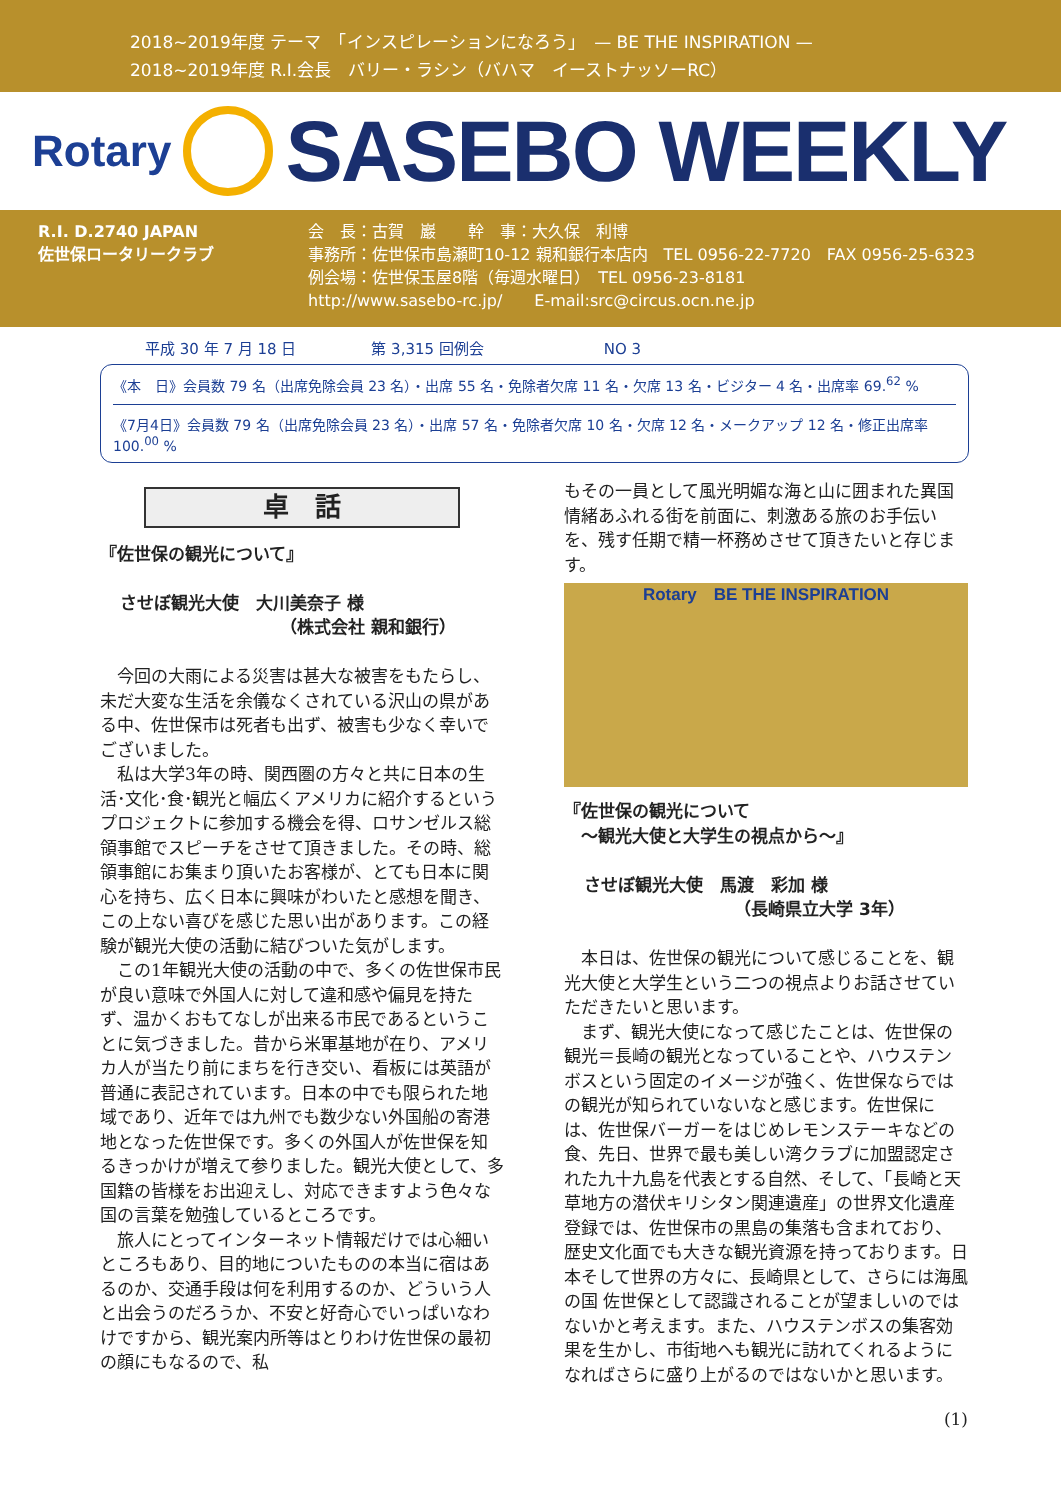2018~2019年度 テーマ　「インスピレーションになろう」　— BE THE INSPIRATION —
2018~2019年度 R.I.会長　バリー・ラシン（バハマ　イーストナッソーRC）
Rotary
SASEBO WEEKLY
R.I. D.2740 JAPAN
佐世保ロータリークラブ
会　長：古賀　巖　　幹　事：大久保　利博
事務所：佐世保市島瀬町10-12 親和銀行本店内　TEL 0956-22-7720　FAX 0956-25-6323
例会場：佐世保玉屋8階（毎週水曜日）　TEL 0956-23-8181
http://www.sasebo-rc.jp/　　E-mail:src@circus.ocn.ne.jp
平成 30 年 7 月 18 日　　　　　第 3,315 回例会　　　　　　　　NO 3
《本　日》会員数 79 名（出席免除会員 23 名）・出席 55 名・免除者欠席 11 名・欠席 13 名・ビジター 4 名・出席率 69.<sup>62</sup> %
《7月4日》会員数 79 名（出席免除会員 23 名）・出席 57 名・免除者欠席 10 名・欠席 12 名・メークアップ 12 名・修正出席率 100.<sup>00</sup> %
卓　話
『佐世保の観光について』
させぼ観光大使　大川美奈子 様
（株式会社 親和銀行）
今回の大雨による災害は甚大な被害をもたらし、未だ大変な生活を余儀なくされている沢山の県がある中、佐世保市は死者も出ず、被害も少なく幸いでございました。
私は大学3年の時、関西圏の方々と共に日本の生活･文化･食･観光と幅広くアメリカに紹介するというプロジェクトに参加する機会を得、ロサンゼルス総領事館でスピーチをさせて頂きました。その時、総領事館にお集まり頂いたお客様が、とても日本に関心を持ち、広く日本に興味がわいたと感想を聞き、この上ない喜びを感じた思い出があります。この経験が観光大使の活動に結びついた気がします。
この1年観光大使の活動の中で、多くの佐世保市民が良い意味で外国人に対して違和感や偏見を持たず、温かくおもてなしが出来る市民であるということに気づきました。昔から米軍基地が在り、アメリカ人が当たり前にまちを行き交い、看板には英語が普通に表記されています。日本の中でも限られた地域であり、近年では九州でも数少ない外国船の寄港地となった佐世保です。多くの外国人が佐世保を知るきっかけが増えて参りました。観光大使として、多国籍の皆様をお出迎えし、対応できますよう色々な国の言葉を勉強しているところです。
旅人にとってインターネット情報だけでは心細いところもあり、目的地についたものの本当に宿はあるのか、交通手段は何を利用するのか、どういう人と出会うのだろうか、不安と好奇心でいっぱいなわけですから、観光案内所等はとりわけ佐世保の最初の顔にもなるので、私
もその一員として風光明媚な海と山に囲まれた異国情緒あふれる街を前面に、刺激ある旅のお手伝いを、残す任期で精一杯務めさせて頂きたいと存じます。
Rotary　BE THE INSPIRATION
『佐世保の観光について
　～観光大使と大学生の視点から～』
させぼ観光大使　馬渡　彩加 様
（長崎県立大学 3年）
本日は、佐世保の観光について感じることを、観光大使と大学生という二つの視点よりお話させていただきたいと思います。
まず、観光大使になって感じたことは、佐世保の観光＝長崎の観光となっていることや、ハウステンボスという固定のイメージが強く、佐世保ならではの観光が知られていないなと感じます。佐世保には、佐世保バーガーをはじめレモンステーキなどの食、先日、世界で最も美しい湾クラブに加盟認定された九十九島を代表とする自然、そして、「長崎と天草地方の潜伏キリシタン関連遺産」の世界文化遺産登録では、佐世保市の黒島の集落も含まれており、歴史文化面でも大きな観光資源を持っております。日本そして世界の方々に、長崎県として、さらには海風の国 佐世保として認識されることが望ましいのではないかと考えます。また、ハウステンボスの集客効果を生かし、市街地へも観光に訪れてくれるようになればさらに盛り上がるのではないかと思います。
(1)